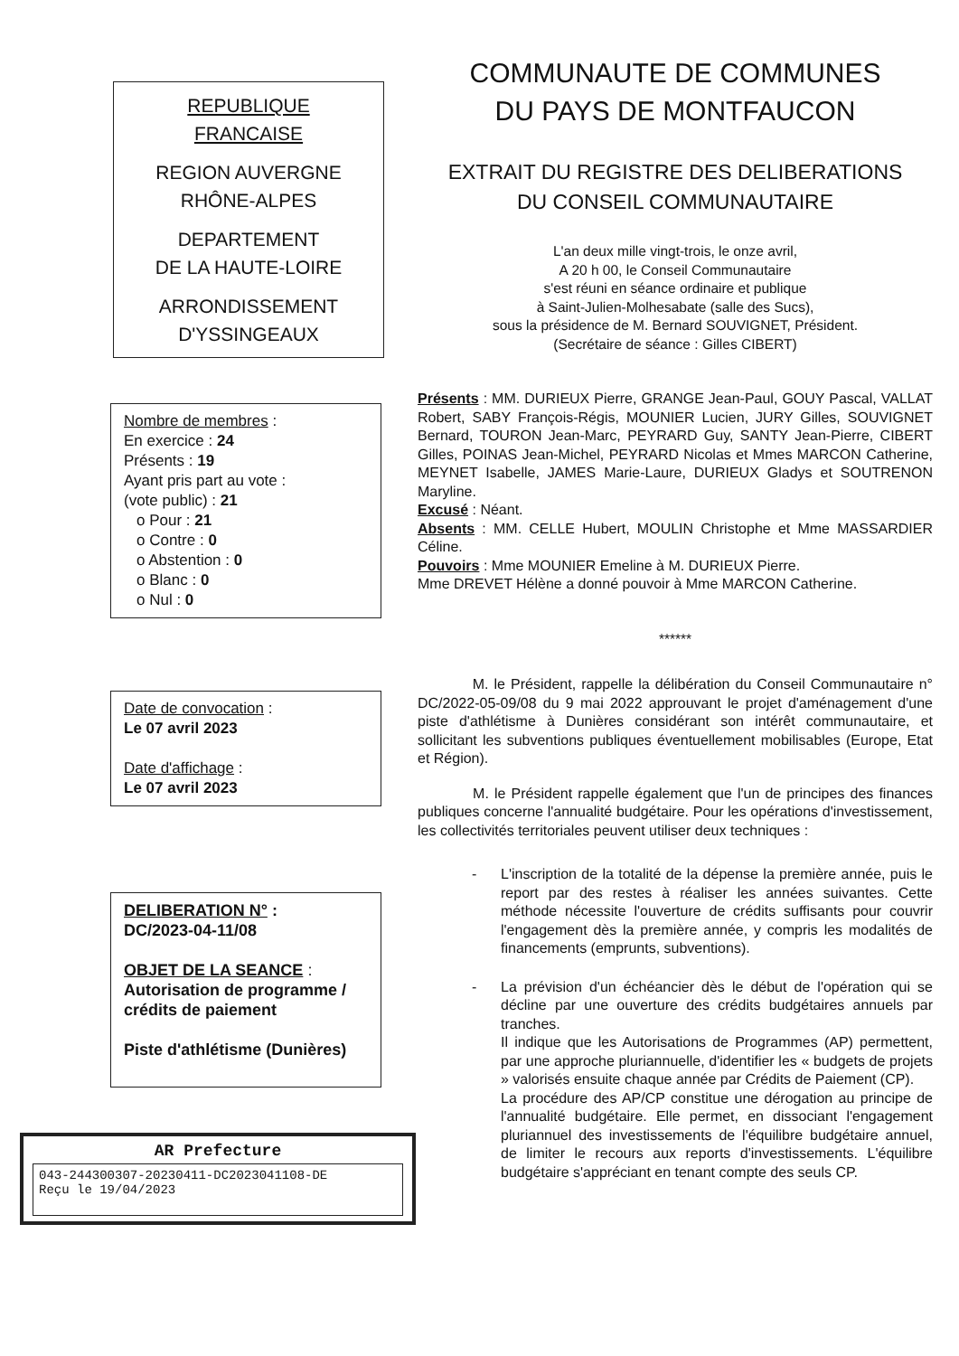REPUBLIQUE
FRANCAISE
REGION AUVERGNE
RHÔNE-ALPES
DEPARTEMENT
DE LA HAUTE-LOIRE
ARRONDISSEMENT
D'YSSINGEAUX
Nombre de membres :
En exercice : 24
Présents : 19
Ayant pris part au vote :
(vote public) : 21
o Pour : 21
o Contre : 0
o Abstention : 0
o Blanc : 0
o Nul : 0
Date de convocation :
Le 07 avril 2023
Date d'affichage :
Le 07 avril 2023
DELIBERATION N° :
DC/2023-04-11/08
OBJET DE LA SEANCE :
Autorisation de programme / crédits de paiement
Piste d'athlétisme (Dunières)
AR Prefecture
043-244300307-20230411-DC2023041108-DE
Reçu le 19/04/2023
COMMUNAUTE DE COMMUNES
DU PAYS DE MONTFAUCON
EXTRAIT DU REGISTRE DES DELIBERATIONS
DU CONSEIL COMMUNAUTAIRE
L'an deux mille vingt-trois, le onze avril,
A 20 h 00, le Conseil Communautaire
s'est réuni en séance ordinaire et publique
à Saint-Julien-Molhesabate (salle des Sucs),
sous la présidence de M. Bernard SOUVIGNET, Président.
(Secrétaire de séance : Gilles CIBERT)
Présents : MM. DURIEUX Pierre, GRANGE Jean-Paul, GOUY Pascal, VALLAT Robert, SABY François-Régis, MOUNIER Lucien, JURY Gilles, SOUVIGNET Bernard, TOURON Jean-Marc, PEYRARD Guy, SANTY Jean-Pierre, CIBERT Gilles, POINAS Jean-Michel, PEYRARD Nicolas et Mmes MARCON Catherine, MEYNET Isabelle, JAMES Marie-Laure, DURIEUX Gladys et SOUTRENON Maryline.
Excusé : Néant.
Absents : MM. CELLE Hubert, MOULIN Christophe et Mme MASSARDIER Céline.
Pouvoirs : Mme MOUNIER Emeline à M. DURIEUX Pierre.
Mme DREVET Hélène a donné pouvoir à Mme MARCON Catherine.
******
M. le Président, rappelle la délibération du Conseil Communautaire n° DC/2022-05-09/08 du 9 mai 2022 approuvant le projet d'aménagement d'une piste d'athlétisme à Dunières considérant son intérêt communautaire, et sollicitant les subventions publiques éventuellement mobilisables (Europe, Etat et Région).
M. le Président rappelle également que l'un de principes des finances publiques concerne l'annualité budgétaire. Pour les opérations d'investissement, les collectivités territoriales peuvent utiliser deux techniques :
- L'inscription de la totalité de la dépense la première année, puis le report par des restes à réaliser les années suivantes. Cette méthode nécessite l'ouverture de crédits suffisants pour couvrir l'engagement dès la première année, y compris les modalités de financements (emprunts, subventions).
- La prévision d'un échéancier dès le début de l'opération qui se décline par une ouverture des crédits budgétaires annuels par tranches.
Il indique que les Autorisations de Programmes (AP) permettent, par une approche pluriannuelle, d'identifier les « budgets de projets » valorisés ensuite chaque année par Crédits de Paiement (CP).
La procédure des AP/CP constitue une dérogation au principe de l'annualité budgétaire. Elle permet, en dissociant l'engagement pluriannuel des investissements de l'équilibre budgétaire annuel, de limiter le recours aux reports d'investissements. L'équilibre budgétaire s'appréciant en tenant compte des seuls CP.